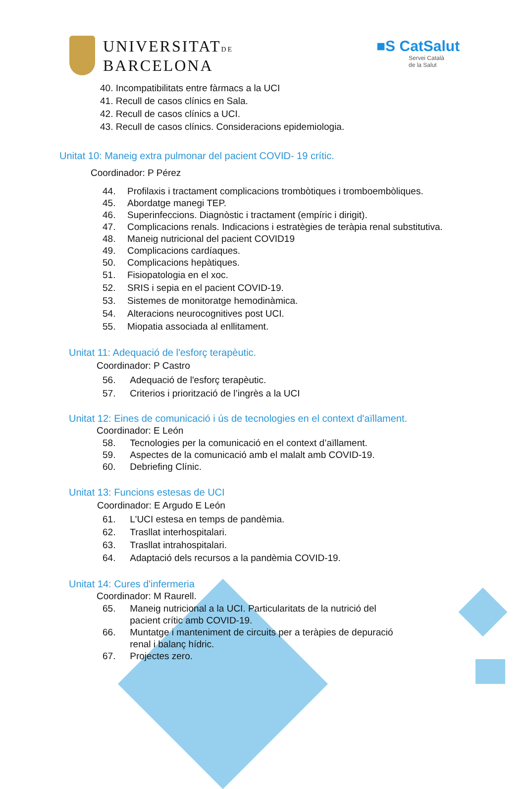UNIVERSITATDE
BARCELONA
■S CatSalut
Servei Català
de la Salut
40. Incompatibilitats entre fàrmacs a la UCI
41. Recull de casos clínics en Sala.
42. Recull de casos clínics a UCI.
43. Recull de casos clínics. Consideracions epidemiologia.
Unitat 10: Maneig extra pulmonar del pacient COVID- 19 crític.
Coordinador: P Pérez
44. Profilaxis i tractament complicacions trombòtiques i tromboembòliques.
45. Abordatge manegi TEP.
46. Superinfeccions. Diagnòstic i tractament (empíric i dirigit).
47. Complicacions renals. Indicacions i estratègies de teràpia renal substitutiva.
48. Maneig nutricional del pacient COVID19
49. Complicacions cardíaques.
50. Complicacions hepàtiques.
51. Fisiopatologia en el xoc.
52. SRIS i sepia en el pacient COVID-19.
53. Sistemes de monitoratge hemodinàmica.
54. Alteracions neurocognitives post UCI.
55. Miopatia associada al enllitament.
Unitat 11: Adequació de l'esforç terapèutic.
Coordinador: P Castro
56. Adequació de l'esforç terapèutic.
57. Criterios i priorització de l’ingrès a la UCI
Unitat 12: Eines de comunicació i ús de tecnologies en el context d'aïllament.
Coordinador: E León
58. Tecnologies per la comunicació en el context d’aïllament.
59. Aspectes de la comunicació amb el malalt amb COVID-19.
60. Debriefing Clínic.
Unitat 13: Funcions estesas de UCI
Coordinador: E Argudo E León
61. L'UCI estesa en temps de pandèmia.
62. Trasllat interhospitalari.
63. Trasllat intrahospitalari.
64. Adaptació dels recursos a la pandèmia COVID-19.
Unitat 14: Cures d'infermeria
Coordinador: M Raurell.
65. Maneig nutricional a la UCI. Particularitats de la nutrició del
pacient crític amb COVID-19.
66. Muntatge i manteniment de circuits per a teràpies de depuració
renal i balanç hídric.
67. Projectes zero.